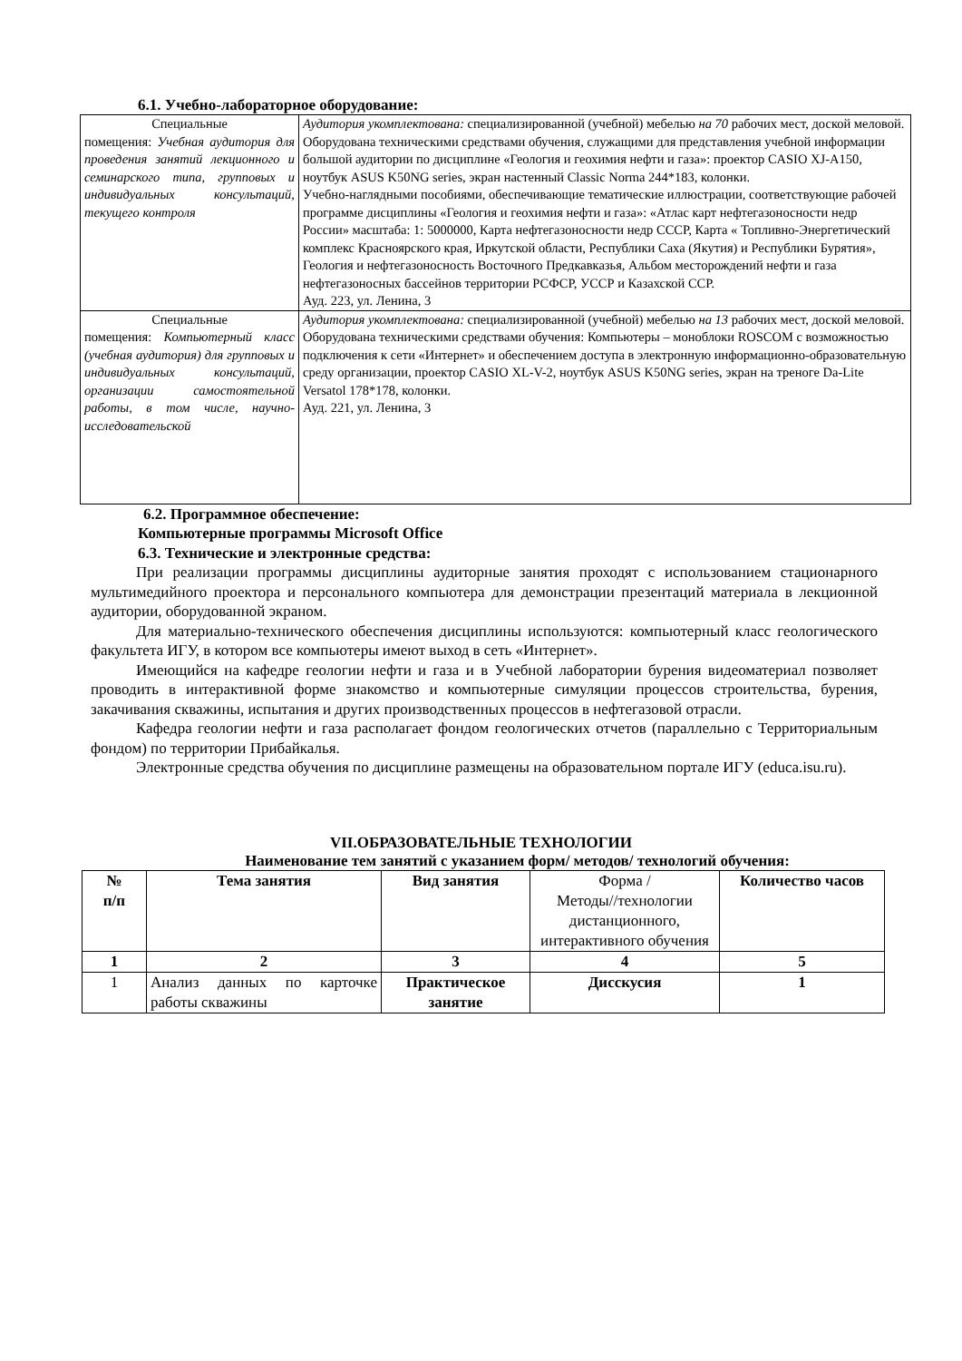6.1. Учебно-лабораторное оборудование:
| Специальные помещения: Учебная аудитория для проведения занятий лекционного и семинарского типа, групповых и индивидуальных консультаций, текущего контроля | Аудитория укомплектована: специализированной (учебной) мебелью на 70 рабочих мест, доской меловой. Оборудована техническими средствами обучения, служащими для представления учебной информации большой аудитории по дисциплине «Геология и геохимия нефти и газа»: проектор CASIO XJ-A150, ноутбук ASUS K50NG series, экран настенный Classic Norma 244*183, колонки. Учебно-наглядными пособиями, обеспечивающие тематические иллюстрации, соответствующие рабочей программе дисциплины «Геология и геохимия нефти и газа»: «Атлас карт нефтегазоносности недр России» масштаба: 1: 5000000, Карта нефтегазоносности недр СССР, Карта « Топливно-Энергетический комплекс Красноярского края, Иркутской области, Республики Саха (Якутия) и Республики Бурятия», Геология и нефтегазоносность Восточного Предкавказья, Альбом месторождений нефти и газа нефтегазоносных бассейнов территории РСФСР, УССР и Казахской ССР. Ауд. 223, ул. Ленина, 3 |
| Специальные помещения: Компьютерный класс (учебная аудитория) для групповых и индивидуальных консультаций, организации самостоятельной работы, в том числе, научно-исследовательской | Аудитория укомплектована: специализированной (учебной) мебелью на 13 рабочих мест, доской меловой. Оборудована техническими средствами обучения: Компьютеры – моноблоки ROSCOM с возможностью подключения к сети «Интернет» и обеспечением доступа в электронную информационно-образовательную среду организации, проектор CASIO XL-V-2, ноутбук ASUS K50NG series, экран на треноге Da-Lite Versatol 178*178, колонки. Ауд. 221, ул. Ленина, 3 |
6.2. Программное обеспечение:
Компьютерные программы Microsoft Office
6.3. Технические и электронные средства:
При реализации программы дисциплины аудиторные занятия проходят с использованием стационарного мультимедийного проектора и персонального компьютера для демонстрации презентаций материала в лекционной аудитории, оборудованной экраном.
Для материально-технического обеспечения дисциплины используются: компьютерный класс геологического факультета ИГУ, в котором все компьютеры имеют выход в сеть «Интернет».
Имеющийся на кафедре геологии нефти и газа и в Учебной лаборатории бурения видеоматериал позволяет проводить в интерактивной форме знакомство и компьютерные симуляции процессов строительства, бурения, закачивания скважины, испытания и других производственных процессов в нефтегазовой отрасли.
Кафедра геологии нефти и газа располагает фондом геологических отчетов (параллельно с Территориальным фондом) по территории Прибайкалья.
Электронные средства обучения по дисциплине размещены на образовательном портале ИГУ (educa.isu.ru).
VII.ОБРАЗОВАТЕЛЬНЫЕ ТЕХНОЛОГИИ
Наименование тем занятий с указанием форм/ методов/ технологий обучения:
| № п/п | Тема занятия | Вид занятия | Форма / Методы//технологии дистанционного, интерактивного обучения | Количество часов |
| 1 | 2 | 3 | 4 | 5 |
| 1 | Анализ данных по карточке работы скважины | Практическое занятие | Дисскусия | 1 |